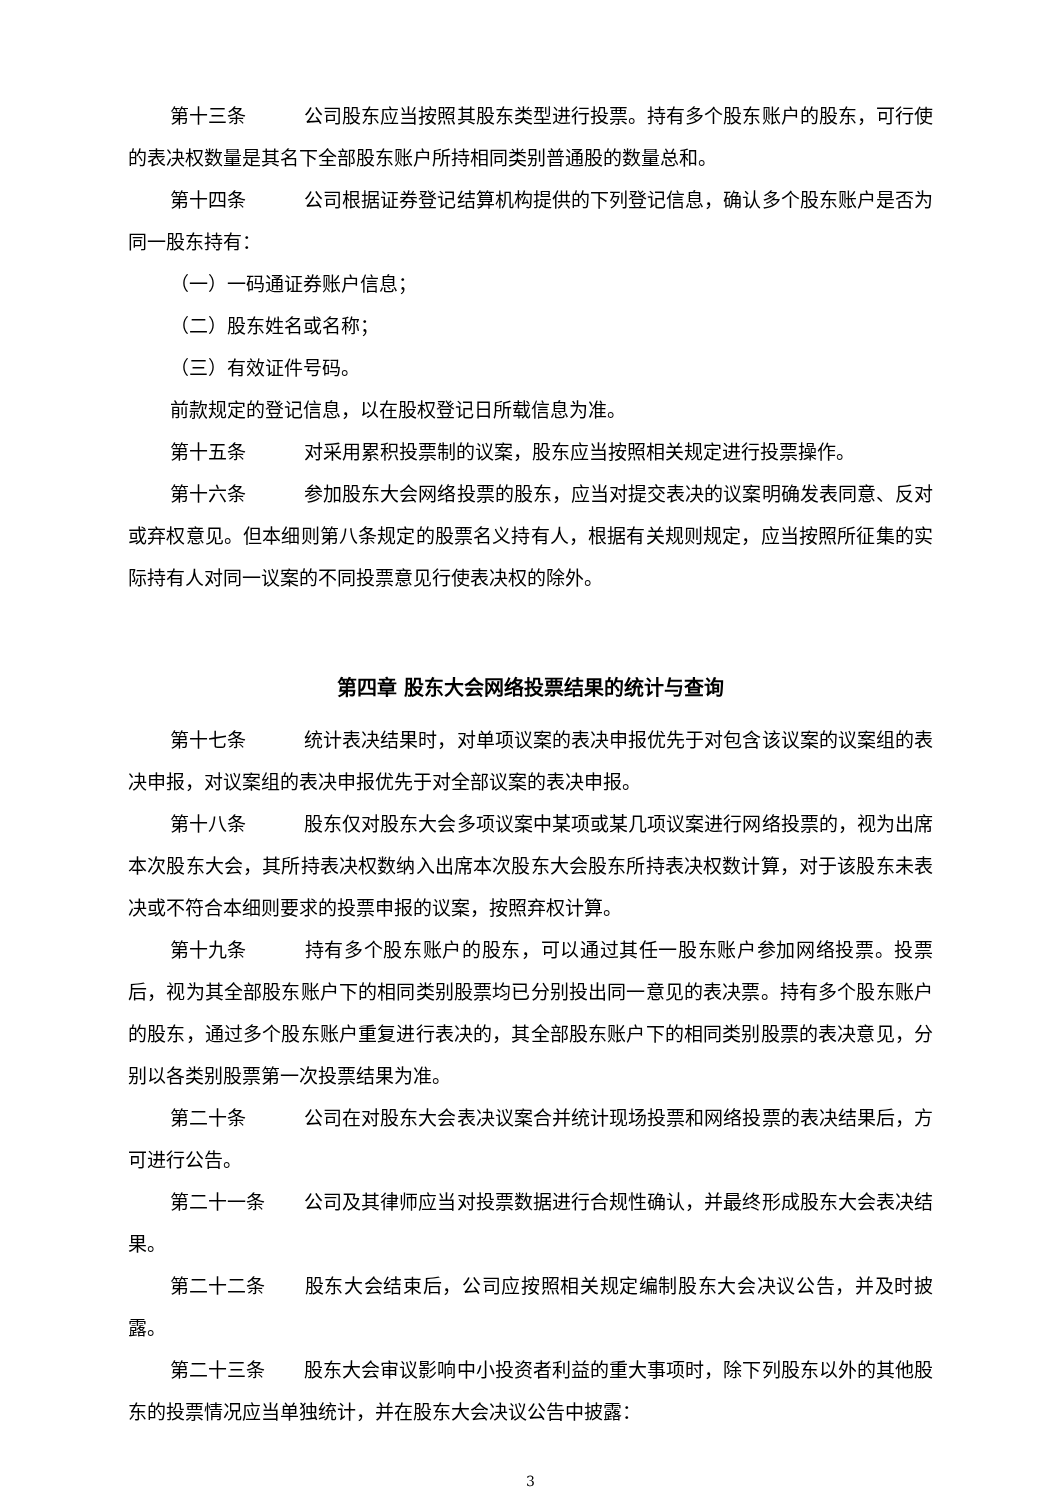第十三条 公司股东应当按照其股东类型进行投票。持有多个股东账户的股东，可行使的表决权数量是其名下全部股东账户所持相同类别普通股的数量总和。
第十四条 公司根据证券登记结算机构提供的下列登记信息，确认多个股东账户是否为同一股东持有：
（一）一码通证券账户信息；
（二）股东姓名或名称；
（三）有效证件号码。
前款规定的登记信息，以在股权登记日所载信息为准。
第十五条 对采用累积投票制的议案，股东应当按照相关规定进行投票操作。
第十六条 参加股东大会网络投票的股东，应当对提交表决的议案明确发表同意、反对或弃权意见。但本细则第八条规定的股票名义持有人，根据有关规则规定，应当按照所征集的实际持有人对同一议案的不同投票意见行使表决权的除外。
第四章 股东大会网络投票结果的统计与查询
第十七条 统计表决结果时，对单项议案的表决申报优先于对包含该议案的议案组的表决申报，对议案组的表决申报优先于对全部议案的表决申报。
第十八条 股东仅对股东大会多项议案中某项或某几项议案进行网络投票的，视为出席本次股东大会，其所持表决权数纳入出席本次股东大会股东所持表决权数计算，对于该股东未表决或不符合本细则要求的投票申报的议案，按照弃权计算。
第十九条 持有多个股东账户的股东，可以通过其任一股东账户参加网络投票。投票后，视为其全部股东账户下的相同类别股票均已分别投出同一意见的表决票。持有多个股东账户的股东，通过多个股东账户重复进行表决的，其全部股东账户下的相同类别股票的表决意见，分别以各类别股票第一次投票结果为准。
第二十条 公司在对股东大会表决议案合并统计现场投票和网络投票的表决结果后，方可进行公告。
第二十一条 公司及其律师应当对投票数据进行合规性确认，并最终形成股东大会表决结果。
第二十二条 股东大会结束后，公司应按照相关规定编制股东大会决议公告，并及时披露。
第二十三条 股东大会审议影响中小投资者利益的重大事项时，除下列股东以外的其他股东的投票情况应当单独统计，并在股东大会决议公告中披露：
3